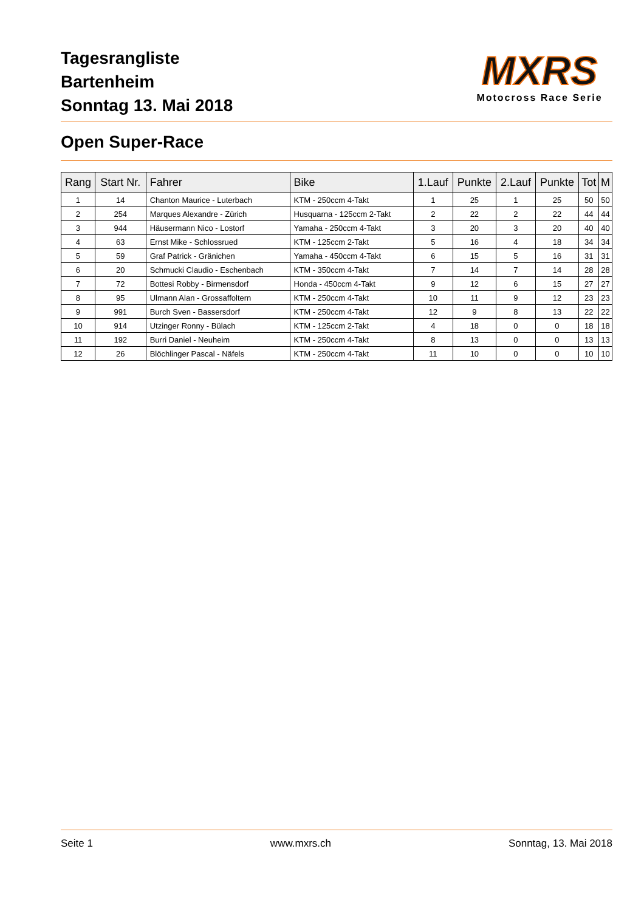Tagesrangliste
Bartenheim
Sonntag 13. Mai 2018
MXRS
Motocross Race Serie
Open Super-Race
| Rang | Start Nr. | Fahrer | Bike | 1.Lauf | Punkte | 2.Lauf | Punkte | Tot | M |
| --- | --- | --- | --- | --- | --- | --- | --- | --- | --- |
| 1 | 14 | Chanton Maurice - Luterbach | KTM - 250ccm 4-Takt | 1 | 25 | 1 | 25 | 50 | 50 |
| 2 | 254 | Marques Alexandre - Zürich | Husquarna - 125ccm 2-Takt | 2 | 22 | 2 | 22 | 44 | 44 |
| 3 | 944 | Häusermann Nico - Lostorf | Yamaha - 250ccm 4-Takt | 3 | 20 | 3 | 20 | 40 | 40 |
| 4 | 63 | Ernst Mike - Schlossrued | KTM - 125ccm 2-Takt | 5 | 16 | 4 | 18 | 34 | 34 |
| 5 | 59 | Graf Patrick - Gränichen | Yamaha - 450ccm 4-Takt | 6 | 15 | 5 | 16 | 31 | 31 |
| 6 | 20 | Schmucki Claudio - Eschenbach | KTM - 350ccm 4-Takt | 7 | 14 | 7 | 14 | 28 | 28 |
| 7 | 72 | Bottesi Robby - Birmensdorf | Honda - 450ccm 4-Takt | 9 | 12 | 6 | 15 | 27 | 27 |
| 8 | 95 | Ulmann Alan - Grossaffoltern | KTM - 250ccm 4-Takt | 10 | 11 | 9 | 12 | 23 | 23 |
| 9 | 991 | Burch Sven - Bassersdorf | KTM - 250ccm 4-Takt | 12 | 9 | 8 | 13 | 22 | 22 |
| 10 | 914 | Utzinger Ronny - Bülach | KTM - 125ccm 2-Takt | 4 | 18 | 0 | 0 | 18 | 18 |
| 11 | 192 | Burri Daniel - Neuheim | KTM - 250ccm 4-Takt | 8 | 13 | 0 | 0 | 13 | 13 |
| 12 | 26 | Blöchlinger Pascal - Näfels | KTM - 250ccm 4-Takt | 11 | 10 | 0 | 0 | 10 | 10 |
Seite 1 www.mxrs.ch Sonntag, 13. Mai 2018